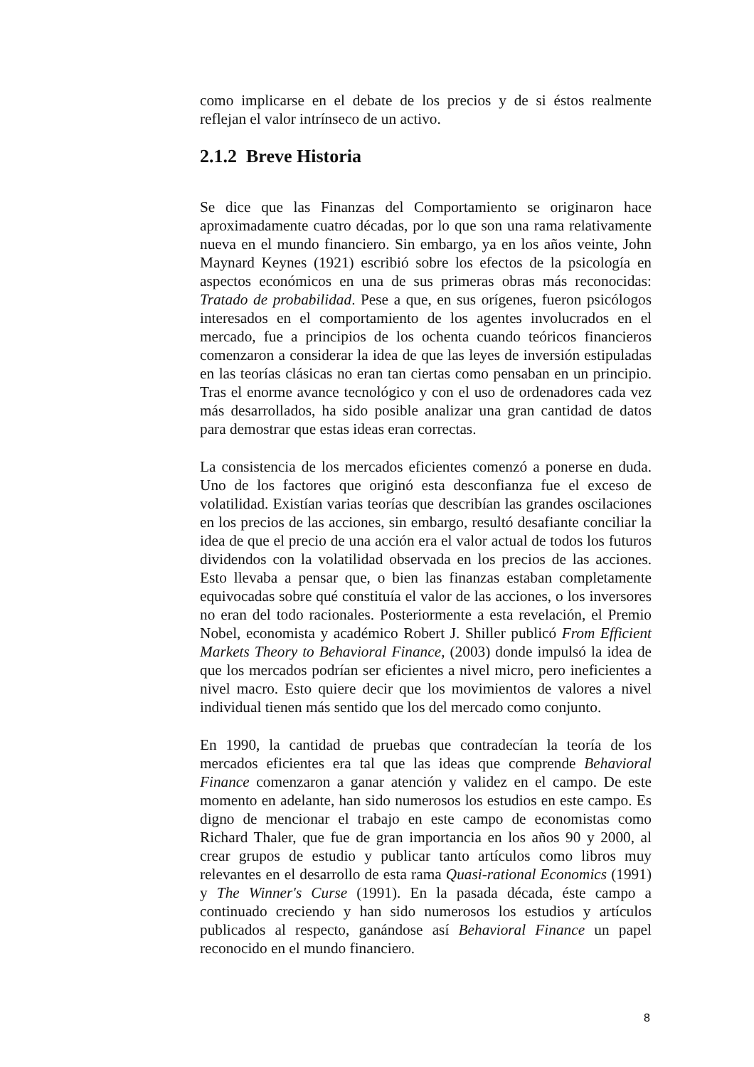como implicarse en el debate de los precios y de si éstos realmente reflejan el valor intrínseco de un activo.
2.1.2 Breve Historia
Se dice que las Finanzas del Comportamiento se originaron hace aproximadamente cuatro décadas, por lo que son una rama relativamente nueva en el mundo financiero. Sin embargo, ya en los años veinte, John Maynard Keynes (1921) escribió sobre los efectos de la psicología en aspectos económicos en una de sus primeras obras más reconocidas: Tratado de probabilidad. Pese a que, en sus orígenes, fueron psicólogos interesados en el comportamiento de los agentes involucrados en el mercado, fue a principios de los ochenta cuando teóricos financieros comenzaron a considerar la idea de que las leyes de inversión estipuladas en las teorías clásicas no eran tan ciertas como pensaban en un principio. Tras el enorme avance tecnológico y con el uso de ordenadores cada vez más desarrollados, ha sido posible analizar una gran cantidad de datos para demostrar que estas ideas eran correctas.
La consistencia de los mercados eficientes comenzó a ponerse en duda. Uno de los factores que originó esta desconfianza fue el exceso de volatilidad. Existían varias teorías que describían las grandes oscilaciones en los precios de las acciones, sin embargo, resultó desafiante conciliar la idea de que el precio de una acción era el valor actual de todos los futuros dividendos con la volatilidad observada en los precios de las acciones. Esto llevaba a pensar que, o bien las finanzas estaban completamente equivocadas sobre qué constituía el valor de las acciones, o los inversores no eran del todo racionales. Posteriormente a esta revelación, el Premio Nobel, economista y académico Robert J. Shiller publicó From Efficient Markets Theory to Behavioral Finance, (2003) donde impulsó la idea de que los mercados podrían ser eficientes a nivel micro, pero ineficientes a nivel macro. Esto quiere decir que los movimientos de valores a nivel individual tienen más sentido que los del mercado como conjunto.
En 1990, la cantidad de pruebas que contradecían la teoría de los mercados eficientes era tal que las ideas que comprende Behavioral Finance comenzaron a ganar atención y validez en el campo. De este momento en adelante, han sido numerosos los estudios en este campo. Es digno de mencionar el trabajo en este campo de economistas como Richard Thaler, que fue de gran importancia en los años 90 y 2000, al crear grupos de estudio y publicar tanto artículos como libros muy relevantes en el desarrollo de esta rama Quasi-rational Economics (1991) y The Winner's Curse (1991). En la pasada década, éste campo a continuado creciendo y han sido numerosos los estudios y artículos publicados al respecto, ganándose así Behavioral Finance un papel reconocido en el mundo financiero.
8